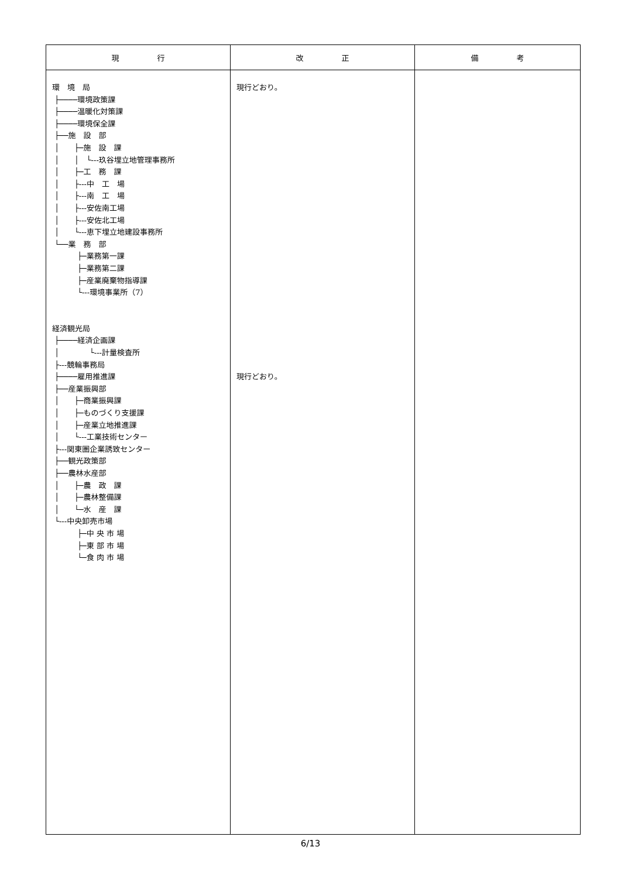| 現 行 | 改 正 | 備 考 |
| --- | --- | --- |
| 環 境 局 ├────環境政策課 ├────温暖化対策課 ├────環境保全課 ├──施 設 部 │ ├─施 設 課 │ │ └---玖谷埋立地管理事務所 │ ├─工 務 課 │ ├---中 工 場 │ ├---南 工 場 │ ├---安佐南工場 │ ├---安佐北工場 │ └---恵下埋立地建設事務所 └──業 務 部 ├─業務第一課 ├─業務第二課 ├─産業廃棄物指導課 └---環境事業所（7） 経済観光局 ├────経済企画課 │ └---計量検査所 ├---競輪事務局 ├────雇用推進課 ├──産業振興部 │ ├─商業振興課 │ ├─ものづくり支援課 │ ├─産業立地推進課 │ └---工業技術センター ├---関東圏企業誘致センター ├──観光政策部 ├──農林水産部 │ ├─農 政 課 │ ├─農林整備課 │ └─水 産 課 └---中央卸売市場 ├─中 央 市 場 ├─東 部 市 場 └─食 肉 市 場 | 現行どおり。 現行どおり。 | |
6/13